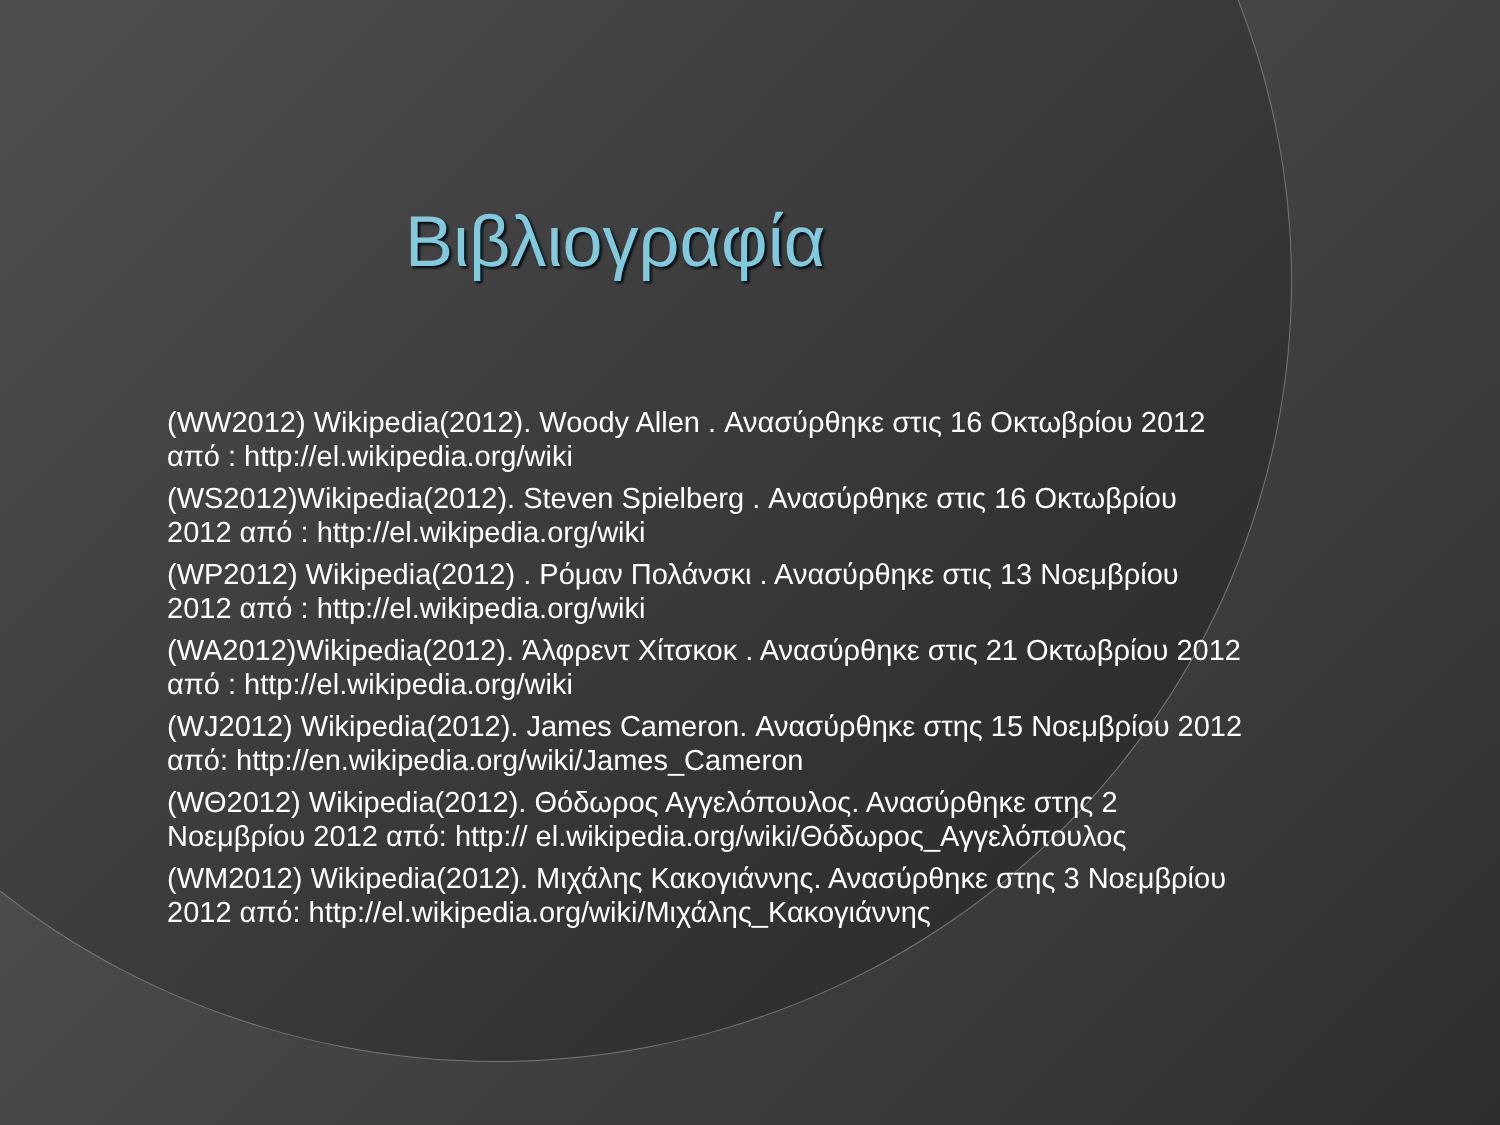Βιβλιογραφία
(WW2012) Wikipedia(2012). Woody Allen . Ανασύρθηκε στις 16 Οκτωβρίου 2012 από : http://el.wikipedia.org/wiki
(WS2012)Wikipedia(2012). Steven Spielberg . Ανασύρθηκε στις 16 Οκτωβρίου 2012 από : http://el.wikipedia.org/wiki
(WP2012) Wikipedia(2012) . Ρόμαν Πολάνσκι . Ανασύρθηκε στις 13 Νοεμβρίου 2012 από : http://el.wikipedia.org/wiki
(WA2012)Wikipedia(2012). Άλφρεντ Χίτσκοκ . Ανασύρθηκε στις 21 Οκτωβρίου 2012 από : http://el.wikipedia.org/wiki
(WJ2012) Wikipedia(2012). James Cameron. Ανασύρθηκε στης 15 Νοεμβρίου 2012 από: http://en.wikipedia.org/wiki/James_Cameron
(WΘ2012) Wikipedia(2012). Θόδωρος Αγγελόπουλος. Ανασύρθηκε στης 2 Νοεμβρίου 2012 από: http:// el.wikipedia.org/wiki/Θόδωρος_Αγγελόπουλος
(WM2012) Wikipedia(2012). Μιχάλης Κακογιάννης. Ανασύρθηκε στης 3 Νοεμβρίου 2012 από: http://el.wikipedia.org/wiki/Μιχάλης_Κακογιάννης